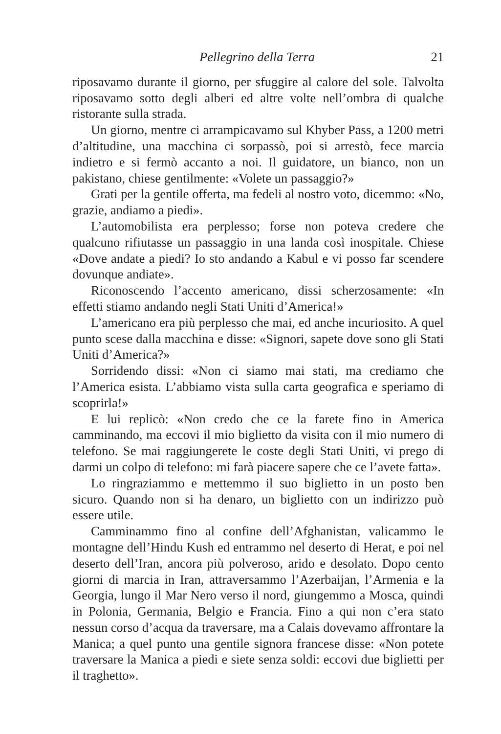Pellegrino della Terra 21
riposavamo durante il giorno, per sfuggire al calore del sole. Talvolta riposavamo sotto degli alberi ed altre volte nell’ombra di qualche ristorante sulla strada.
Un giorno, mentre ci arrampicavamo sul Khyber Pass, a 1200 metri d’altitudine, una macchina ci sorpassò, poi si arrestò, fece marcia indietro e si fermò accanto a noi. Il guidatore, un bianco, non un pakistano, chiese gentilmente: «Volete un passaggio?»
Grati per la gentile offerta, ma fedeli al nostro voto, dicemmo: «No, grazie, andiamo a piedi».
L’automobilista era perplesso; forse non poteva credere che qualcuno rifiutasse un passaggio in una landa così inospitale. Chiese «Dove andate a piedi? Io sto andando a Kabul e vi posso far scendere dovunque andiate».
Riconoscendo l’accento americano, dissi scherzosamente: «In effetti stiamo andando negli Stati Uniti d’America!»
L’americano era più perplesso che mai, ed anche incuriosito. A quel punto scese dalla macchina e disse: «Signori, sapete dove sono gli Stati Uniti d’America?»
Sorridendo dissi: «Non ci siamo mai stati, ma crediamo che l’America esista. L’abbiamo vista sulla carta geografica e speriamo di scoprirla!»
E lui replicò: «Non credo che ce la farete fino in America camminando, ma eccovi il mio biglietto da visita con il mio numero di telefono. Se mai raggiungerete le coste degli Stati Uniti, vi prego di darmi un colpo di telefono: mi farà piacere sapere che ce l’avete fatta».
Lo ringraziammo e mettemmo il suo biglietto in un posto ben sicuro. Quando non si ha denaro, un biglietto con un indirizzo può essere utile.
Camminammo fino al confine dell’Afghanistan, valicammo le montagne dell’Hindu Kush ed entrammo nel deserto di Herat, e poi nel deserto dell’Iran, ancora più polveroso, arido e desolato. Dopo cento giorni di marcia in Iran, attraversammo l’Azerbaijan, l’Armenia e la Georgia, lungo il Mar Nero verso il nord, giungemmo a Mosca, quindi in Polonia, Germania, Belgio e Francia. Fino a qui non c’era stato nessun corso d’acqua da traversare, ma a Calais dovevamo affrontare la Manica; a quel punto una gentile signora francese disse: «Non potete traversare la Manica a piedi e siete senza soldi: eccovi due biglietti per il traghetto».